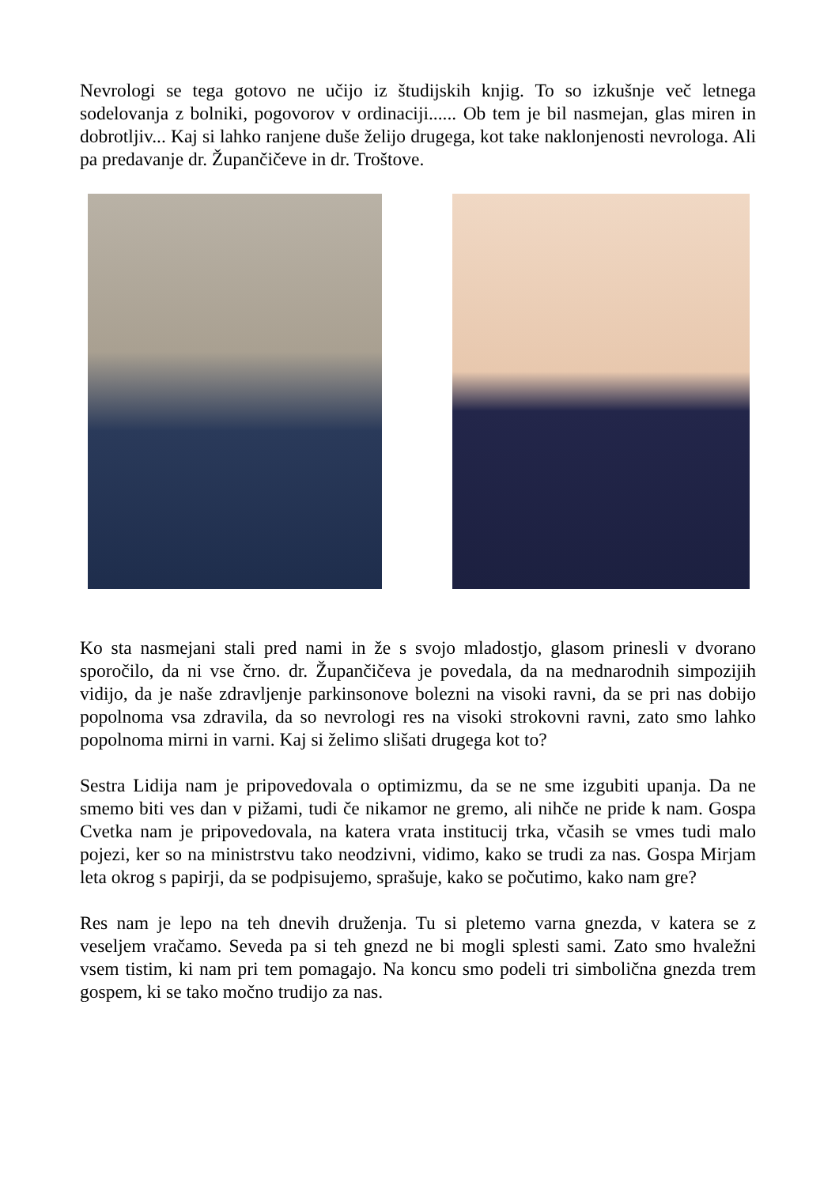Nevrologi se tega gotovo ne učijo iz študijskih knjig. To so izkušnje več letnega sodelovanja z bolniki, pogovorov v ordinaciji...... Ob tem je bil nasmejan, glas miren in dobrotljiv... Kaj si lahko ranjene duše želijo drugega, kot take naklonjenosti nevrologa. Ali pa predavanje dr. Župančičeve in dr. Troštove.
Ko sta nasmejani stali pred nami in že s svojo mladostjo, glasom prinesli v dvorano sporočilo, da ni vse črno. dr. Župančičeva je povedala, da na mednarodnih simpozijih vidijo, da je naše zdravljenje parkinsonove bolezni na visoki ravni, da se pri nas dobijo popolnoma vsa zdravila, da so nevrologi res na visoki strokovni ravni, zato smo lahko popolnoma mirni in varni. Kaj si želimo slišati drugega kot to?
Sestra Lidija nam je pripovedovala o optimizmu, da se ne sme izgubiti upanja. Da ne smemo biti ves dan v pižami, tudi če nikamor ne gremo, ali nihče ne pride k nam. Gospa Cvetka nam je pripovedovala, na katera vrata institucij trka, včasih se vmes tudi malo pojezi, ker so na ministrstvu tako neodzivni, vidimo, kako se trudi za nas. Gospa Mirjam leta okrog s papirji, da se podpisujemo, sprašuje, kako se počutimo, kako nam gre?
Res nam je lepo na teh dnevih druženja. Tu si pletemo varna gnezda, v katera se z veseljem vračamo. Seveda pa si teh gnezd ne bi mogli splesti sami. Zato smo hvaležni vsem tistim, ki nam pri tem pomagajo. Na koncu smo podeli tri simbolična gnezda trem gospem, ki se tako močno trudijo za nas.